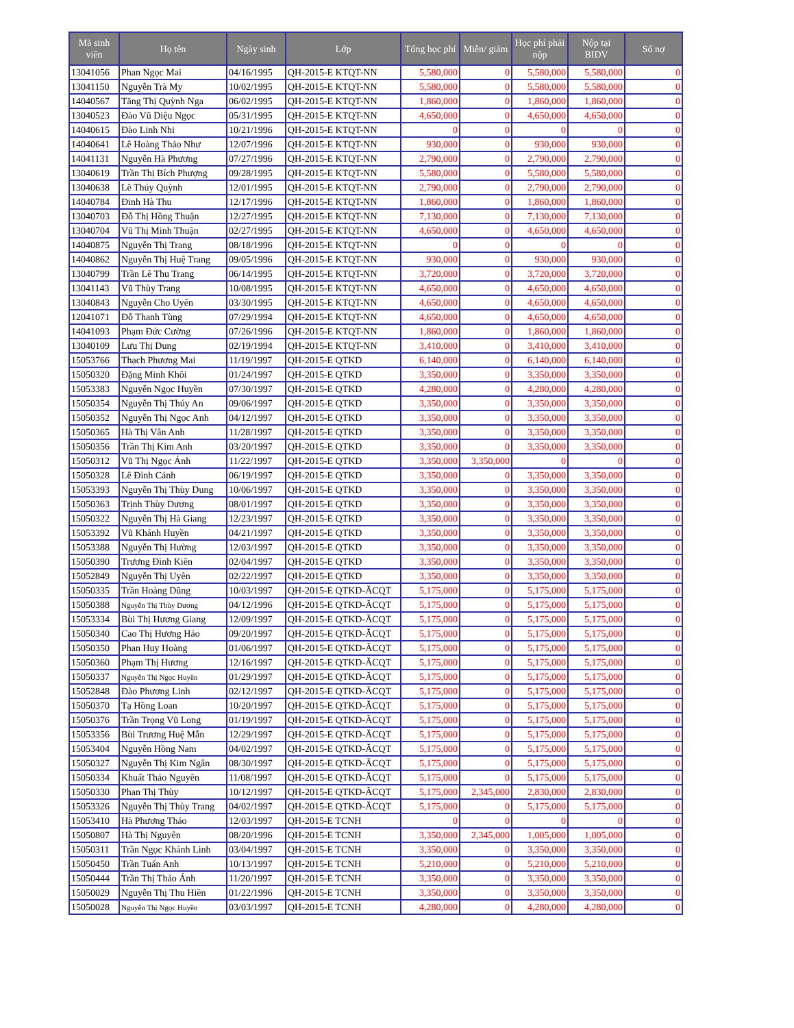| Mã sinh viên | Họ tên | Ngày sinh | Lớp | Tổng học phí | Miễn/ giảm | Học phí phải nộp | Nộp tại BIDV | Số nợ |
| --- | --- | --- | --- | --- | --- | --- | --- | --- |
| 13041056 | Phan Ngọc Mai | 04/16/1995 | QH-2015-E KTQT-NN | 5,580,000 | 0 | 5,580,000 | 5,580,000 | 0 |
| 13041150 | Nguyễn Trà My | 10/02/1995 | QH-2015-E KTQT-NN | 5,580,000 | 0 | 5,580,000 | 5,580,000 | 0 |
| 14040567 | Tăng Thị Quỳnh Nga | 06/02/1995 | QH-2015-E KTQT-NN | 1,860,000 | 0 | 1,860,000 | 1,860,000 | 0 |
| 13040523 | Đào Vũ Diệu Ngọc | 05/31/1995 | QH-2015-E KTQT-NN | 4,650,000 | 0 | 4,650,000 | 4,650,000 | 0 |
| 14040615 | Đào Linh Nhi | 10/21/1996 | QH-2015-E KTQT-NN | 0 | 0 | 0 | 0 | 0 |
| 14040641 | Lê Hoàng Thảo Như | 12/07/1996 | QH-2015-E KTQT-NN | 930,000 | 0 | 930,000 | 930,000 | 0 |
| 14041131 | Nguyễn Hà Phương | 07/27/1996 | QH-2015-E KTQT-NN | 2,790,000 | 0 | 2,790,000 | 2,790,000 | 0 |
| 13040619 | Trần Thị Bích Phượng | 09/28/1995 | QH-2015-E KTQT-NN | 5,580,000 | 0 | 5,580,000 | 5,580,000 | 0 |
| 13040638 | Lê Thúy Quỳnh | 12/01/1995 | QH-2015-E KTQT-NN | 2,790,000 | 0 | 2,790,000 | 2,790,000 | 0 |
| 14040784 | Đinh Hà Thu | 12/17/1996 | QH-2015-E KTQT-NN | 1,860,000 | 0 | 1,860,000 | 1,860,000 | 0 |
| 13040703 | Đỗ Thị Hồng Thuận | 12/27/1995 | QH-2015-E KTQT-NN | 7,130,000 | 0 | 7,130,000 | 7,130,000 | 0 |
| 13040704 | Vũ Thị Minh Thuận | 02/27/1995 | QH-2015-E KTQT-NN | 4,650,000 | 0 | 4,650,000 | 4,650,000 | 0 |
| 14040875 | Nguyễn Thị Trang | 08/18/1996 | QH-2015-E KTQT-NN | 0 | 0 | 0 | 0 | 0 |
| 14040862 | Nguyễn Thị Huệ Trang | 09/05/1996 | QH-2015-E KTQT-NN | 930,000 | 0 | 930,000 | 930,000 | 0 |
| 13040799 | Trần Lê Thu Trang | 06/14/1995 | QH-2015-E KTQT-NN | 3,720,000 | 0 | 3,720,000 | 3,720,000 | 0 |
| 13041143 | Vũ Thùy Trang | 10/08/1995 | QH-2015-E KTQT-NN | 4,650,000 | 0 | 4,650,000 | 4,650,000 | 0 |
| 13040843 | Nguyễn Cho Uyên | 03/30/1995 | QH-2015-E KTQT-NN | 4,650,000 | 0 | 4,650,000 | 4,650,000 | 0 |
| 12041071 | Đỗ Thanh Tùng | 07/29/1994 | QH-2015-E KTQT-NN | 4,650,000 | 0 | 4,650,000 | 4,650,000 | 0 |
| 14041093 | Phạm Đức Cường | 07/26/1996 | QH-2015-E KTQT-NN | 1,860,000 | 0 | 1,860,000 | 1,860,000 | 0 |
| 13040109 | Lưu Thị Dung | 02/19/1994 | QH-2015-E KTQT-NN | 3,410,000 | 0 | 3,410,000 | 3,410,000 | 0 |
| 15053766 | Thạch Phương Mai | 11/19/1997 | QH-2015-E QTKD | 6,140,000 | 0 | 6,140,000 | 6,140,000 | 0 |
| 15050320 | Đặng Minh Khôi | 01/24/1997 | QH-2015-E QTKD | 3,350,000 | 0 | 3,350,000 | 3,350,000 | 0 |
| 15053383 | Nguyễn Ngọc Huyền | 07/30/1997 | QH-2015-E QTKD | 4,280,000 | 0 | 4,280,000 | 4,280,000 | 0 |
| 15050354 | Nguyễn Thị Thúy An | 09/06/1997 | QH-2015-E QTKD | 3,350,000 | 0 | 3,350,000 | 3,350,000 | 0 |
| 15050352 | Nguyễn Thị Ngọc Anh | 04/12/1997 | QH-2015-E QTKD | 3,350,000 | 0 | 3,350,000 | 3,350,000 | 0 |
| 15050365 | Hà Thị Vân Anh | 11/28/1997 | QH-2015-E QTKD | 3,350,000 | 0 | 3,350,000 | 3,350,000 | 0 |
| 15050356 | Trần Thị Kim Anh | 03/20/1997 | QH-2015-E QTKD | 3,350,000 | 0 | 3,350,000 | 3,350,000 | 0 |
| 15050312 | Vũ Thị Ngọc Ánh | 11/22/1997 | QH-2015-E QTKD | 3,350,000 | 3,350,000 | 0 | 0 | 0 |
| 15050328 | Lê Đình Cảnh | 06/19/1997 | QH-2015-E QTKD | 3,350,000 | 0 | 3,350,000 | 3,350,000 | 0 |
| 15053393 | Nguyễn Thị Thùy Dung | 10/06/1997 | QH-2015-E QTKD | 3,350,000 | 0 | 3,350,000 | 3,350,000 | 0 |
| 15050363 | Trịnh Thùy Dương | 08/01/1997 | QH-2015-E QTKD | 3,350,000 | 0 | 3,350,000 | 3,350,000 | 0 |
| 15050322 | Nguyễn Thị Hà Giang | 12/23/1997 | QH-2015-E QTKD | 3,350,000 | 0 | 3,350,000 | 3,350,000 | 0 |
| 15053392 | Vũ Khánh Huyền | 04/21/1997 | QH-2015-E QTKD | 3,350,000 | 0 | 3,350,000 | 3,350,000 | 0 |
| 15053388 | Nguyễn Thị Hường | 12/03/1997 | QH-2015-E QTKD | 3,350,000 | 0 | 3,350,000 | 3,350,000 | 0 |
| 15050390 | Trương Đình Kiên | 02/04/1997 | QH-2015-E QTKD | 3,350,000 | 0 | 3,350,000 | 3,350,000 | 0 |
| 15052849 | Nguyễn Thị Uyên | 02/22/1997 | QH-2015-E QTKD | 3,350,000 | 0 | 3,350,000 | 3,350,000 | 0 |
| 15050335 | Trần Hoàng Dũng | 10/03/1997 | QH-2015-E QTKD-ĂCQT | 5,175,000 | 0 | 5,175,000 | 5,175,000 | 0 |
| 15050388 | Nguyễn Thị Thùy Dương | 04/12/1996 | QH-2015-E QTKD-ĂCQT | 5,175,000 | 0 | 5,175,000 | 5,175,000 | 0 |
| 15053334 | Bùi Thị Hương Giang | 12/09/1997 | QH-2015-E QTKD-ĂCQT | 5,175,000 | 0 | 5,175,000 | 5,175,000 | 0 |
| 15050340 | Cao Thị Hương Hảo | 09/20/1997 | QH-2015-E QTKD-ĂCQT | 5,175,000 | 0 | 5,175,000 | 5,175,000 | 0 |
| 15050350 | Phan Huy Hoàng | 01/06/1997 | QH-2015-E QTKD-ĂCQT | 5,175,000 | 0 | 5,175,000 | 5,175,000 | 0 |
| 15050360 | Phạm Thị Hương | 12/16/1997 | QH-2015-E QTKD-ĂCQT | 5,175,000 | 0 | 5,175,000 | 5,175,000 | 0 |
| 15050337 | Nguyễn Thị Ngọc Huyền | 01/29/1997 | QH-2015-E QTKD-ĂCQT | 5,175,000 | 0 | 5,175,000 | 5,175,000 | 0 |
| 15052848 | Đào Phương Linh | 02/12/1997 | QH-2015-E QTKD-ĂCQT | 5,175,000 | 0 | 5,175,000 | 5,175,000 | 0 |
| 15050370 | Tạ Hồng Loan | 10/20/1997 | QH-2015-E QTKD-ĂCQT | 5,175,000 | 0 | 5,175,000 | 5,175,000 | 0 |
| 15050376 | Trần Trọng Vũ Long | 01/19/1997 | QH-2015-E QTKD-ĂCQT | 5,175,000 | 0 | 5,175,000 | 5,175,000 | 0 |
| 15053356 | Bùi Trương Huệ Mẫn | 12/29/1997 | QH-2015-E QTKD-ĂCQT | 5,175,000 | 0 | 5,175,000 | 5,175,000 | 0 |
| 15053404 | Nguyễn Hồng Nam | 04/02/1997 | QH-2015-E QTKD-ĂCQT | 5,175,000 | 0 | 5,175,000 | 5,175,000 | 0 |
| 15050327 | Nguyễn Thị Kim Ngân | 08/30/1997 | QH-2015-E QTKD-ĂCQT | 5,175,000 | 0 | 5,175,000 | 5,175,000 | 0 |
| 15050334 | Khuất Thảo Nguyên | 11/08/1997 | QH-2015-E QTKD-ĂCQT | 5,175,000 | 0 | 5,175,000 | 5,175,000 | 0 |
| 15050330 | Phan Thị Thùy | 10/12/1997 | QH-2015-E QTKD-ĂCQT | 5,175,000 | 2,345,000 | 2,830,000 | 2,830,000 | 0 |
| 15053326 | Nguyễn Thị Thùy Trang | 04/02/1997 | QH-2015-E QTKD-ĂCQT | 5,175,000 | 0 | 5,175,000 | 5,175,000 | 0 |
| 15053410 | Hà Phương Thảo | 12/03/1997 | QH-2015-E TCNH | 0 | 0 | 0 | 0 | 0 |
| 15050807 | Hà Thị Nguyên | 08/20/1996 | QH-2015-E TCNH | 3,350,000 | 2,345,000 | 1,005,000 | 1,005,000 | 0 |
| 15050311 | Trần Ngọc Khánh Linh | 03/04/1997 | QH-2015-E TCNH | 3,350,000 | 0 | 3,350,000 | 3,350,000 | 0 |
| 15050450 | Trần Tuấn Anh | 10/13/1997 | QH-2015-E TCNH | 5,210,000 | 0 | 5,210,000 | 5,210,000 | 0 |
| 15050444 | Trần Thị Thảo Ánh | 11/20/1997 | QH-2015-E TCNH | 3,350,000 | 0 | 3,350,000 | 3,350,000 | 0 |
| 15050029 | Nguyễn Thị Thu Hiền | 01/22/1996 | QH-2015-E TCNH | 3,350,000 | 0 | 3,350,000 | 3,350,000 | 0 |
| 15050028 | Nguyễn Thị Ngọc Huyền | 03/03/1997 | QH-2015-E TCNH | 4,280,000 | 0 | 4,280,000 | 4,280,000 | 0 |